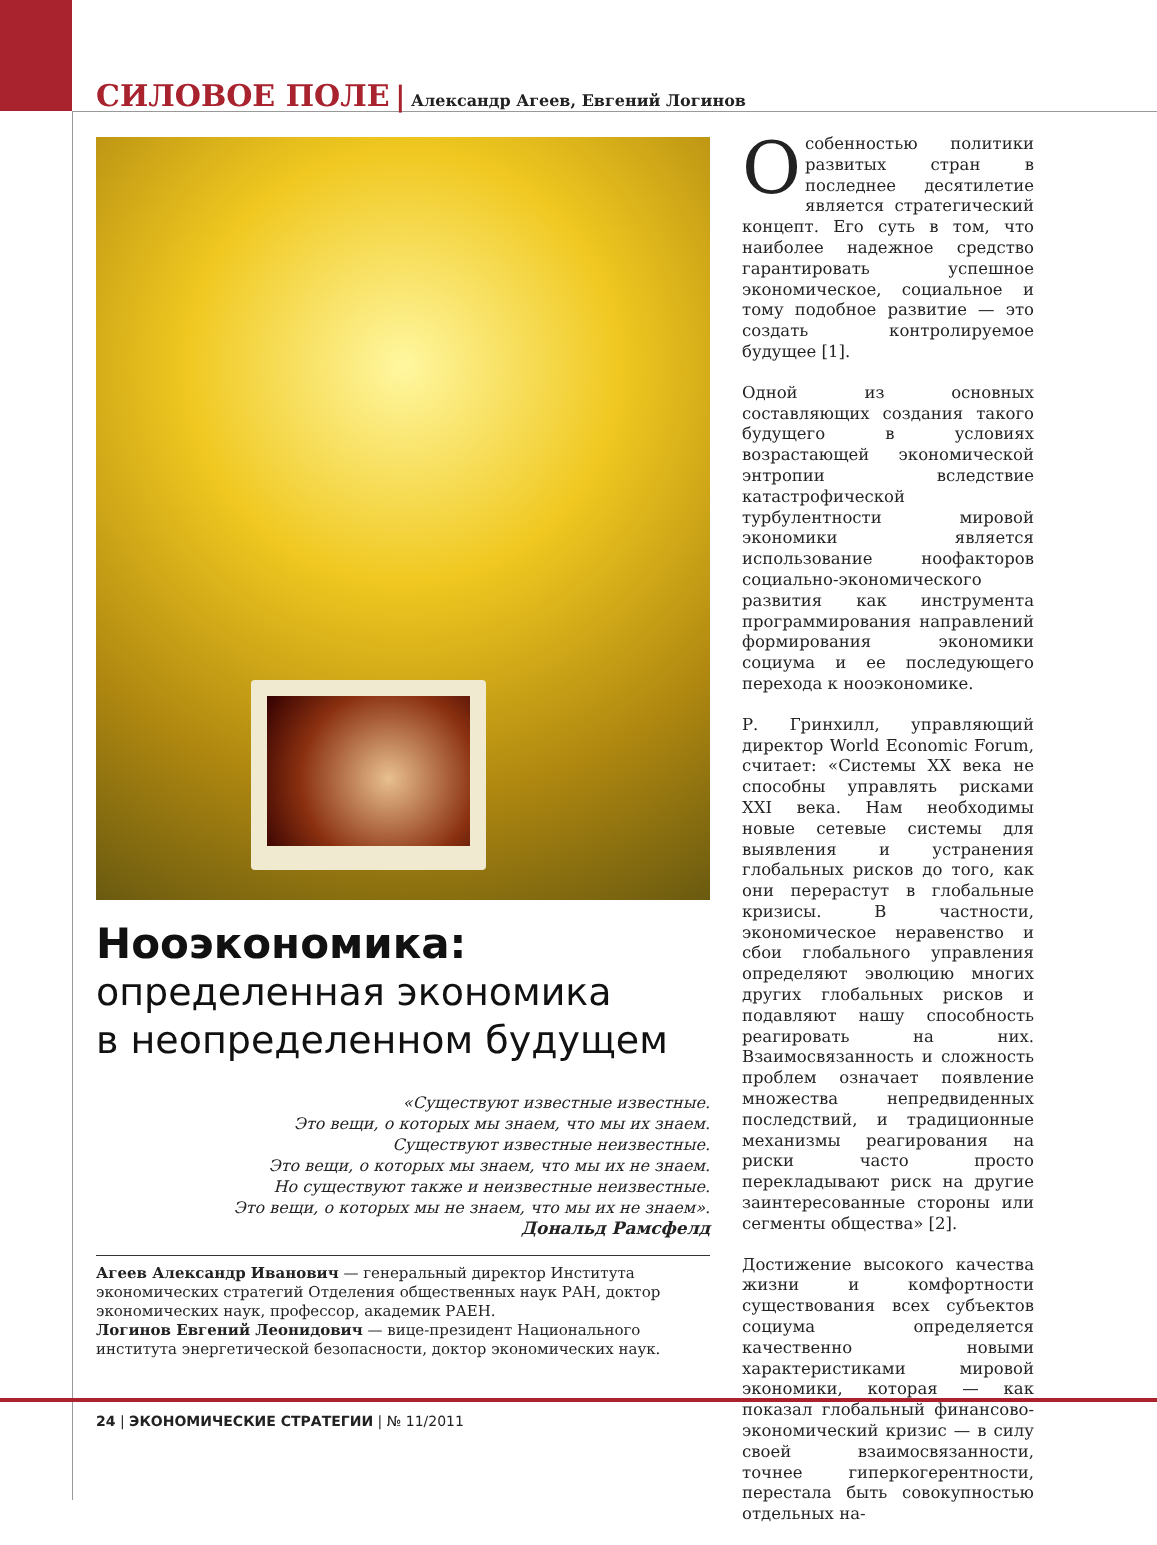СИЛОВОЕ ПОЛЕ | Александр Агеев, Евгений Логинов
Нооэкономика:
определенная экономика
в неопределенном будущем
«Существуют известные известные.
Это вещи, о которых мы знаем, что мы их знаем.
Существуют известные неизвестные.
Это вещи, о которых мы знаем, что мы их не знаем.
Но существуют также и неизвестные неизвестные.
Это вещи, о которых мы не знаем, что мы их не знаем».
Дональд Рамсфелд
Агеев Александр Иванович — генеральный директор Института экономических стратегий Отделения общественных наук РАН, доктор экономических наук, профессор, академик РАЕН.
Логинов Евгений Леонидович — вице-президент Национального института энергетической безопасности, доктор экономических наук.
Особенностью политики развитых стран в последнее десятилетие является стратегический концепт. Его суть в том, что наиболее надежное средство гарантировать успешное экономическое, социальное и тому подобное развитие — это создать контролируемое будущее [1].
Одной из основных составляющих создания такого будущего в условиях возрастающей экономической энтропии вследствие катастрофической турбулентности мировой экономики является использование ноофакторов социально-экономического развития как инструмента программирования направлений формирования экономики социума и ее последующего перехода к нооэкономике.
Р. Гринхилл, управляющий директор World Economic Forum, считает: «Системы XX века не способны управлять рисками XXI века. Нам необходимы новые сетевые системы для выявления и устранения глобальных рисков до того, как они перерастут в глобальные кризисы. В частности, экономическое неравенство и сбои глобального управления определяют эволюцию многих других глобальных рисков и подавляют нашу способность реагировать на них. Взаимосвязанность и сложность проблем означает появление множества непредвиденных последствий, и традиционные механизмы реагирования на риски часто просто перекладывают риск на другие заинтересованные стороны или сегменты общества» [2].
Достижение высокого качества жизни и комфортности существования всех субъектов социума определяется качественно новыми характеристиками мировой экономики, которая — как показал глобальный финансово-экономический кризис — в силу своей взаимосвязанности, точнее гиперкогерентности, перестала быть совокупностью отдельных на-
24 | ЭКОНОМИЧЕСКИЕ СТРАТЕГИИ | № 11/2011